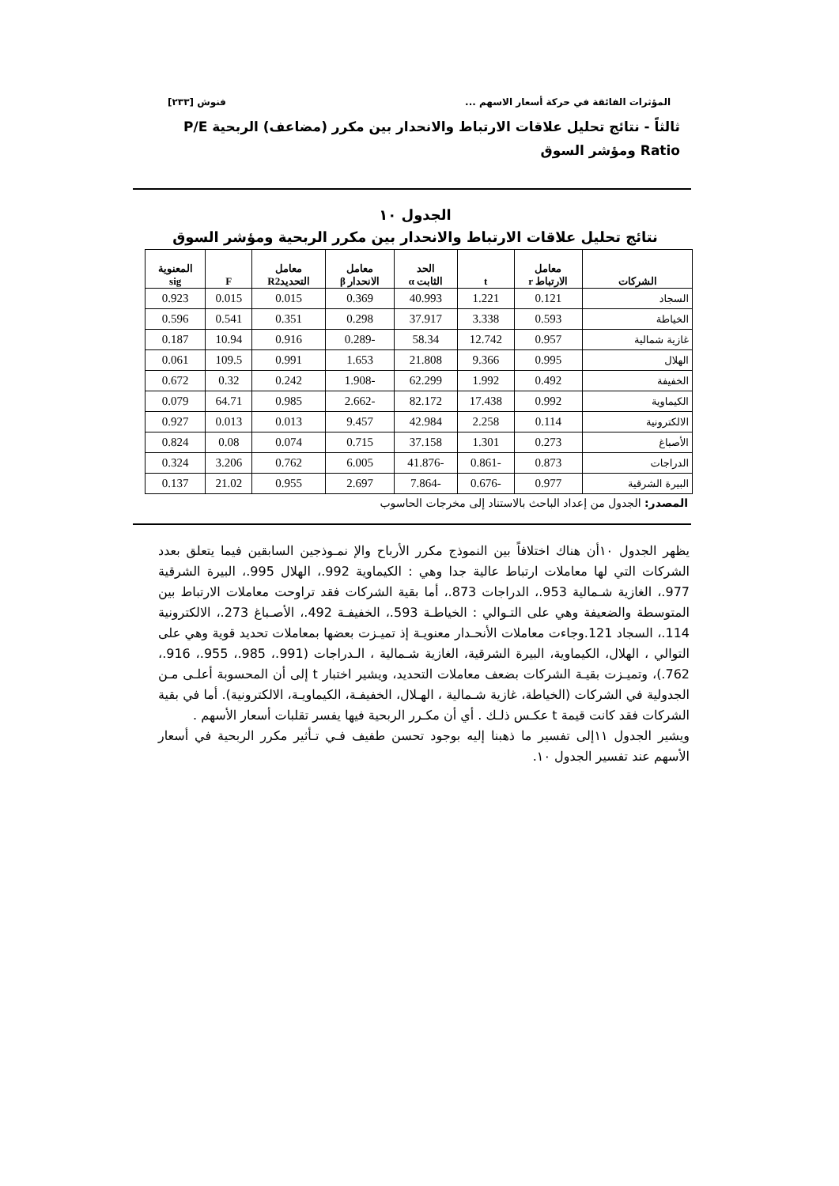المؤثرات الفائقة في حركة أسعار الاسهم ... فنوش [٢٣٣]
ثالثاً - نتائج تحليل علاقات الارتباط والانحدار بين مكرر (مضاعف) الربحية P/E Ratio ومؤشر السوق
الجدول ١٠
نتائج تحليل علاقات الارتباط والانحدار بين مكرر الربحية ومؤشر السوق
| الشركات | معامل الارتباط r | t | الحد الثابت α | معامل الانحدار β | معامل التحديدR2 | F | المعنوية sig |
| --- | --- | --- | --- | --- | --- | --- | --- |
| السجاد | 0.121 | 1.221 | 40.993 | 0.369 | 0.015 | 0.015 | 0.923 |
| الخياطة | 0.593 | 3.338 | 37.917 | 0.298 | 0.351 | 0.541 | 0.596 |
| غازية شمالية | 0.957 | 12.742 | 58.34 | -0.289 | 0.916 | 10.94 | 0.187 |
| الهلال | 0.995 | 9.366 | 21.808 | 1.653 | 0.991 | 109.5 | 0.061 |
| الخفيفة | 0.492 | 1.992 | 62.299 | -1.908 | 0.242 | 0.32 | 0.672 |
| الكيماوية | 0.992 | 17.438 | 82.172 | -2.662 | 0.985 | 64.71 | 0.079 |
| الالكترونية | 0.114 | 2.258 | 42.984 | 9.457 | 0.013 | 0.013 | 0.927 |
| الأصباغ | 0.273 | 1.301 | 37.158 | 0.715 | 0.074 | 0.08 | 0.824 |
| الدراجات | 0.873 | -0.861 | -41.876 | 6.005 | 0.762 | 3.206 | 0.324 |
| البيرة الشرقية | 0.977 | -0.676 | -7.864 | 2.697 | 0.955 | 21.02 | 0.137 |
المصدر: الجدول من إعداد الباحث بالاستناد إلى مخرجات الحاسوب
يظهر الجدول ١٠أن هناك اختلافاً بين النموذج مكرر الأرباح والإ نمـوذجين السابقين فيما يتعلق بعدد الشركات التي لها معاملات ارتباط عالية جدا وهي : الكيماوية 992.، الهلال 995.، البيرة الشرقية 977.، الغازية شـمالية 953.، الدراجات 873.، أما بقية الشركات فقد تراوحت معاملات الارتباط بين المتوسطة والضعيفة وهي على التـوالي : الخياطـة 593.، الخفيفـة 492.، الأصـباغ 273.، الالكترونية 114.، السجاد 121.وجاءت معاملات الأنحـدار معنويـة إذ تميـزت بعضها بمعاملات تحديد قوية وهي على التوالي ، الهلال، الكيماوية، البيرة الشرقية، الغازية شـمالية ، الـدراجات (991.، 985.، 955.، 916.، 762.)، وتميـزت بقيـة الشركات بضعف معاملات التحديد، ويشير اختبار t إلى أن المحسوبة أعلـى مـن الجدولية في الشركات (الخياطة، غازية شـمالية ، الهـلال، الخفيفـة، الكيماويـة، الالكترونية). أما في بقية الشركات فقد كانت قيمة t عكـس ذلـك . أي أن مكـرر الربحية فيها يفسر تقلبات أسعار الأسهم .
ويشير الجدول ١١إلى تفسير ما ذهبنا إليه بوجود تحسن طفيف فـي تـأثير مكرر الربحية في أسعار الأسهم عند تفسير الجدول ١٠.